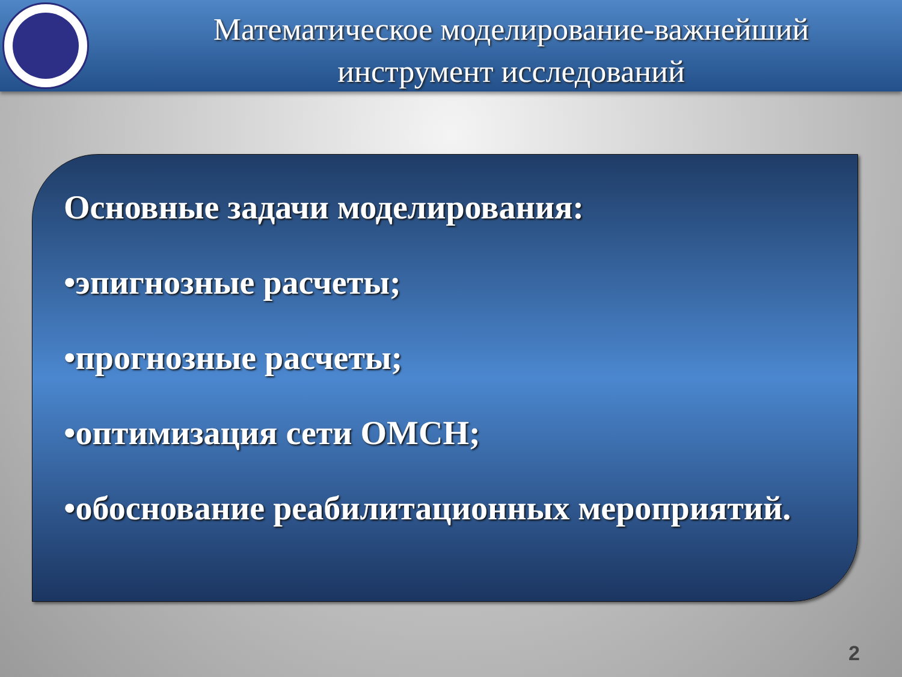Математическое моделирование-важнейший
инструмент исследований
Основные задачи моделирования:
•эпигнозные расчеты;
•прогнозные расчеты;
•оптимизация сети ОМСН;
•обоснование реабилитационных мероприятий.
2